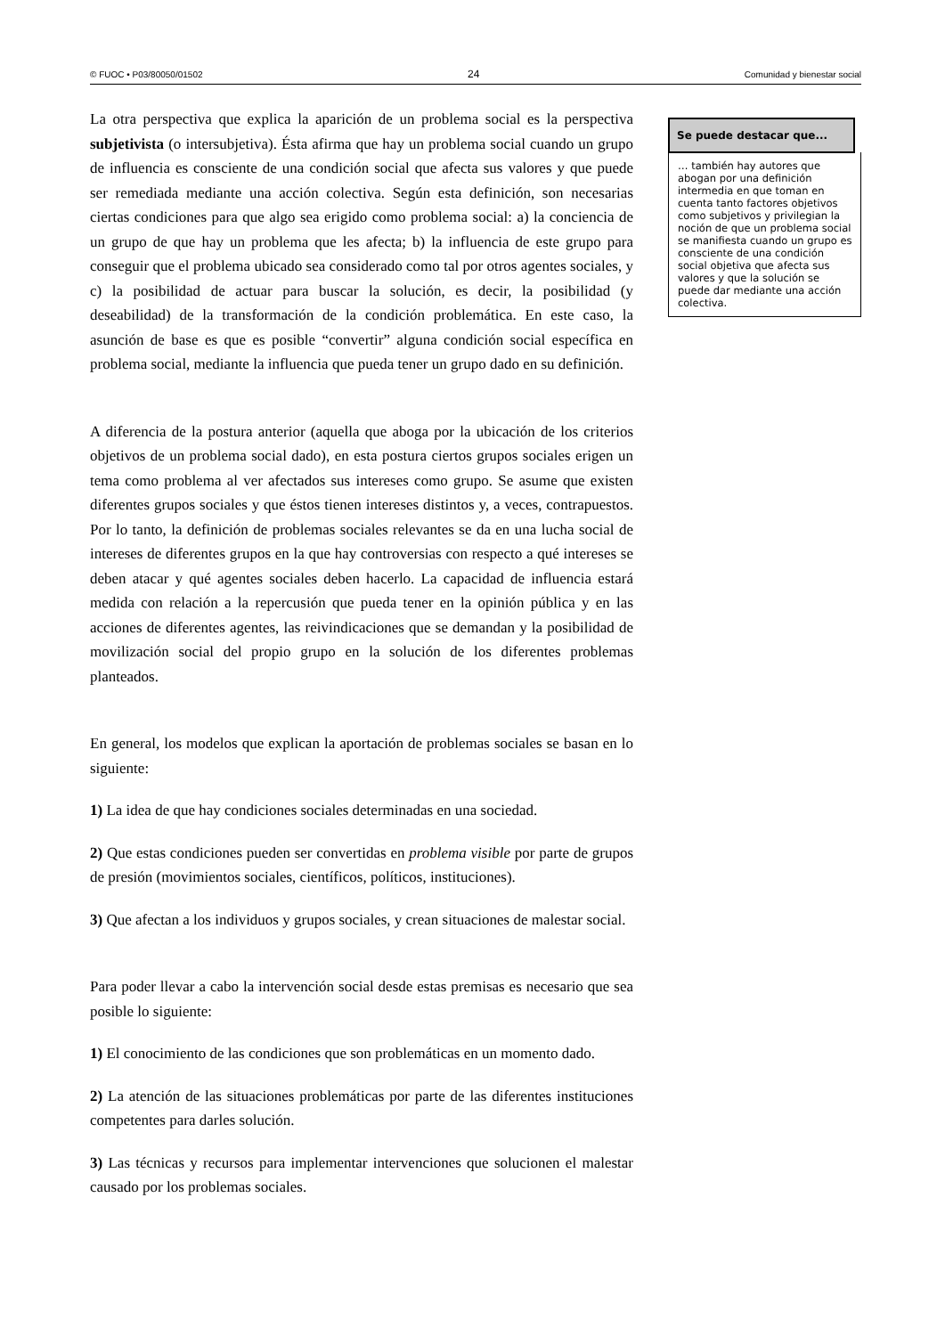© FUOC • P03/80050/01502 24 Comunidad y bienestar social
La otra perspectiva que explica la aparición de un problema social es la perspectiva subjetivista (o intersubjetiva). Ésta afirma que hay un problema social cuando un grupo de influencia es consciente de una condición social que afecta sus valores y que puede ser remediada mediante una acción colectiva. Según esta definición, son necesarias ciertas condiciones para que algo sea erigido como problema social: a) la conciencia de un grupo de que hay un problema que les afecta; b) la influencia de este grupo para conseguir que el problema ubicado sea considerado como tal por otros agentes sociales, y c) la posibilidad de actuar para buscar la solución, es decir, la posibilidad (y deseabilidad) de la transformación de la condición problemática. En este caso, la asunción de base es que es posible “convertir” alguna condición social específica en problema social, mediante la influencia que pueda tener un grupo dado en su definición.
A diferencia de la postura anterior (aquella que aboga por la ubicación de los criterios objetivos de un problema social dado), en esta postura ciertos grupos sociales erigen un tema como problema al ver afectados sus intereses como grupo. Se asume que existen diferentes grupos sociales y que éstos tienen intereses distintos y, a veces, contrapuestos. Por lo tanto, la definición de problemas sociales relevantes se da en una lucha social de intereses de diferentes grupos en la que hay controversias con respecto a qué intereses se deben atacar y qué agentes sociales deben hacerlo. La capacidad de influencia estará medida con relación a la repercusión que pueda tener en la opinión pública y en las acciones de diferentes agentes, las reivindicaciones que se demandan y la posibilidad de movilización social del propio grupo en la solución de los diferentes problemas planteados.
En general, los modelos que explican la aportación de problemas sociales se basan en lo siguiente:
1) La idea de que hay condiciones sociales determinadas en una sociedad.
2) Que estas condiciones pueden ser convertidas en problema visible por parte de grupos de presión (movimientos sociales, científicos, políticos, instituciones).
3) Que afectan a los individuos y grupos sociales, y crean situaciones de malestar social.
Para poder llevar a cabo la intervención social desde estas premisas es necesario que sea posible lo siguiente:
1) El conocimiento de las condiciones que son problemáticas en un momento dado.
2) La atención de las situaciones problemáticas por parte de las diferentes instituciones competentes para darles solución.
3) Las técnicas y recursos para implementar intervenciones que solucionen el malestar causado por los problemas sociales.
Se puede destacar que...
… también hay autores que abogan por una definición intermedia en que toman en cuenta tanto factores objetivos como subjetivos y privilegian la noción de que un problema social se manifiesta cuando un grupo es consciente de una condición social objetiva que afecta sus valores y que la solución se puede dar mediante una acción colectiva.